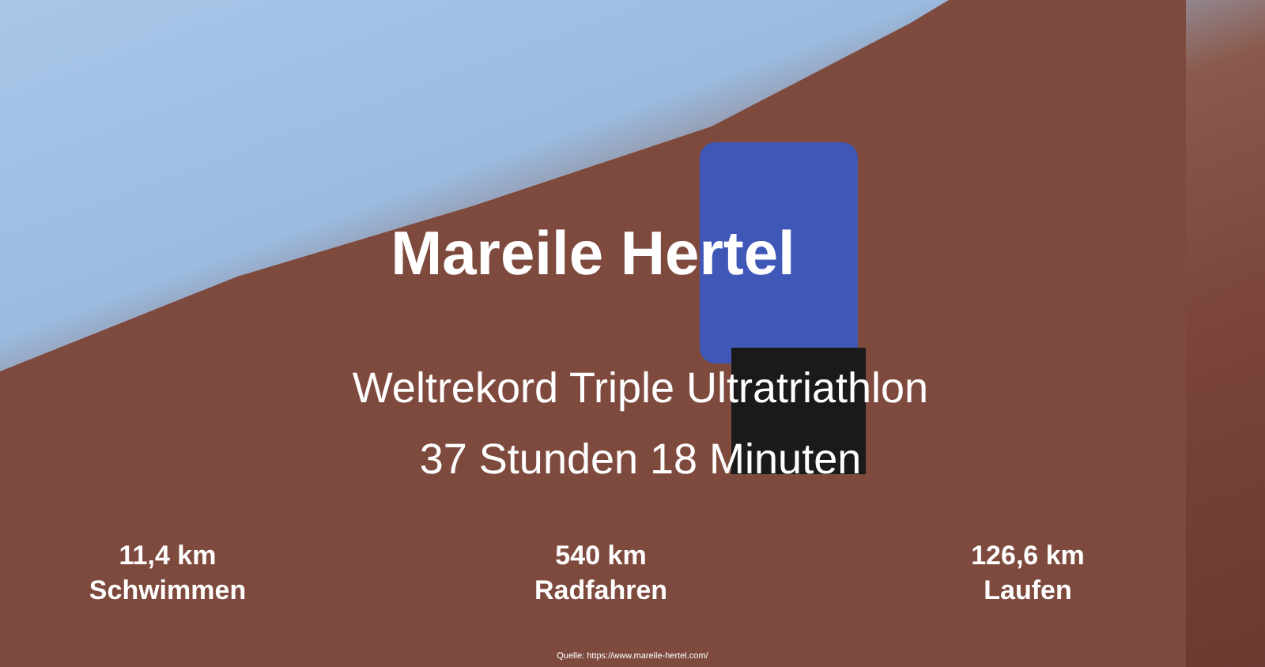Mareile Hertel
Weltrekord Triple Ultratriathlon
37 Stunden 18 Minuten
11,4 km
Schwimmen
540 km
Radfahren
126,6 km
Laufen
Quelle: https://www.mareile-hertel.com/